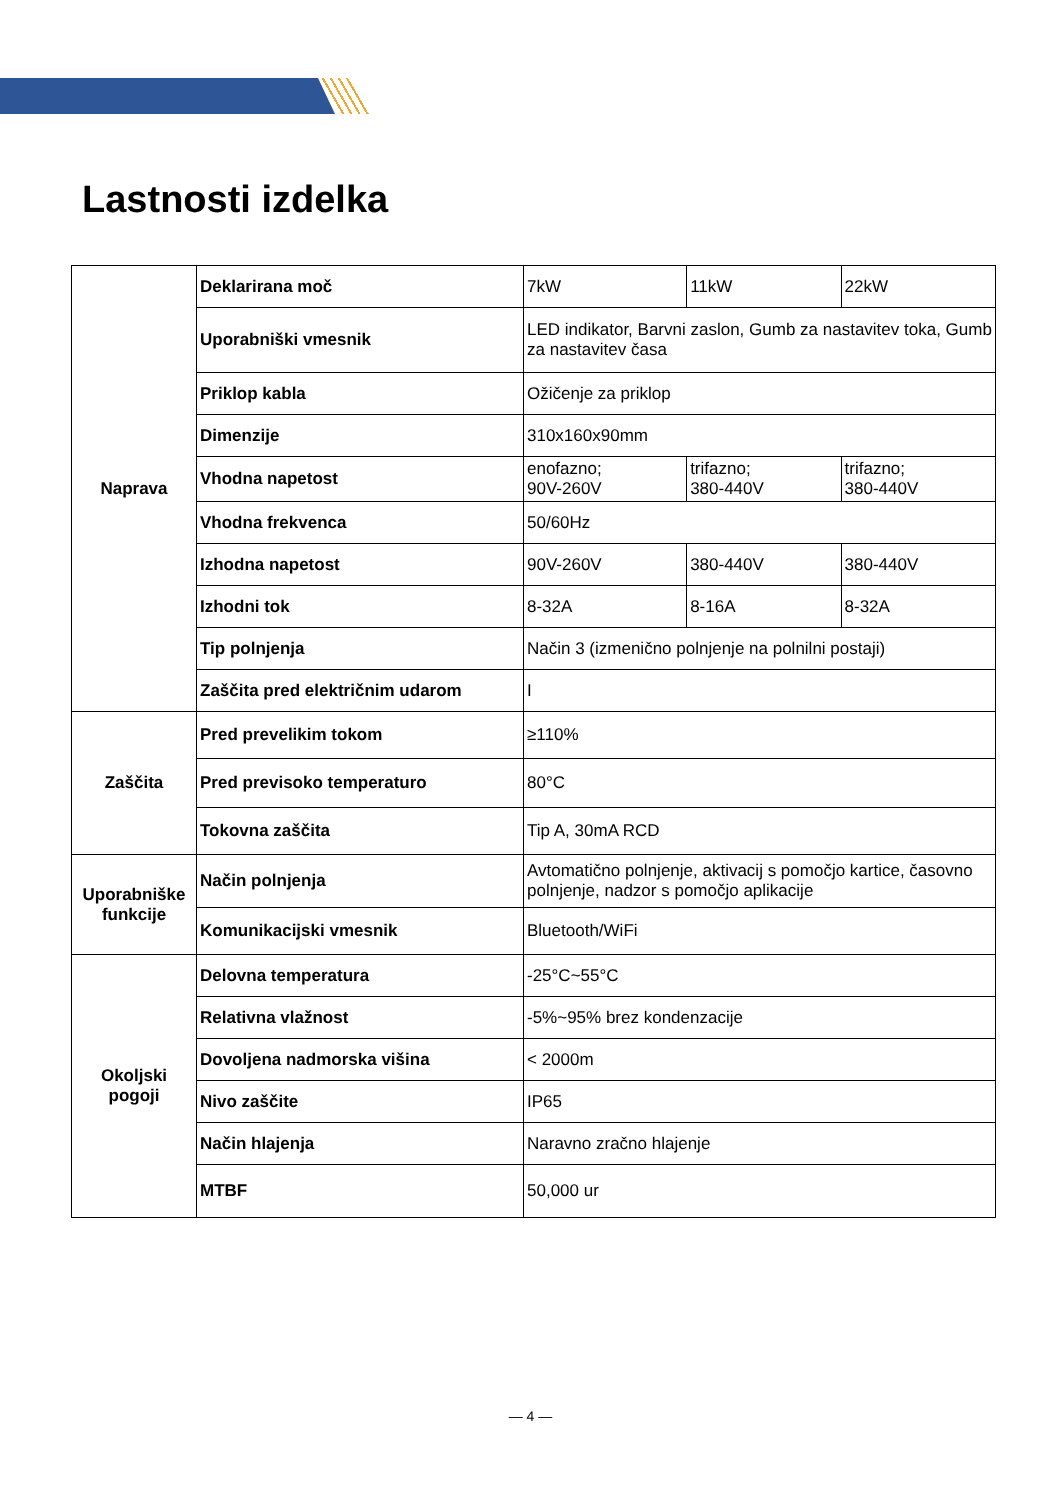Lastnosti izdelka
| Naprava | Deklarirana moč | 7kW | 11kW | 22kW |
| | Uporabniški vmesnik | LED indikator, Barvni zaslon, Gumb za nastavitev toka, Gumb za nastavitev časa | | |
| | Priklop kabla | Ožičenje za priklop | | |
| | Dimenzije | 310x160x90mm | | |
| | Vhodna napetost | enofazno; 90V-260V | trifazno; 380-440V | trifazno; 380-440V |
| | Vhodna frekvenca | 50/60Hz | | |
| | Izhodna napetost | 90V-260V | 380-440V | 380-440V |
| | Izhodni tok | 8-32A | 8-16A | 8-32A |
| | Tip polnjenja | Način 3 (izmenično polnjenje na polnilni postaji) | | |
| | Zaščita pred električnim udarom | I | | |
| Zaščita | Pred prevelikim tokom | ≥110% | | |
| | Pred previsoko temperaturo | 80°C | | |
| | Tokovna zaščita | Tip A, 30mA RCD | | |
| Uporabniške funkcije | Način polnjenja | Avtomatično polnjenje, aktivacij s pomočjo kartice, časovno polnjenje, nadzor s pomočjo aplikacije | | |
| | Komunikacijski vmesnik | Bluetooth/WiFi | | |
| Okoljski pogoji | Delovna temperatura | -25°C~55°C | | |
| | Relativna vlažnost | -5%~95% brez kondenzacije | | |
| | Dovoljena nadmorska višina | < 2000m | | |
| | Nivo zaščite | IP65 | | |
| | Način hlajenja | Naravno zračno hlajenje | | |
| | MTBF | 50,000 ur | | |
— 4 —